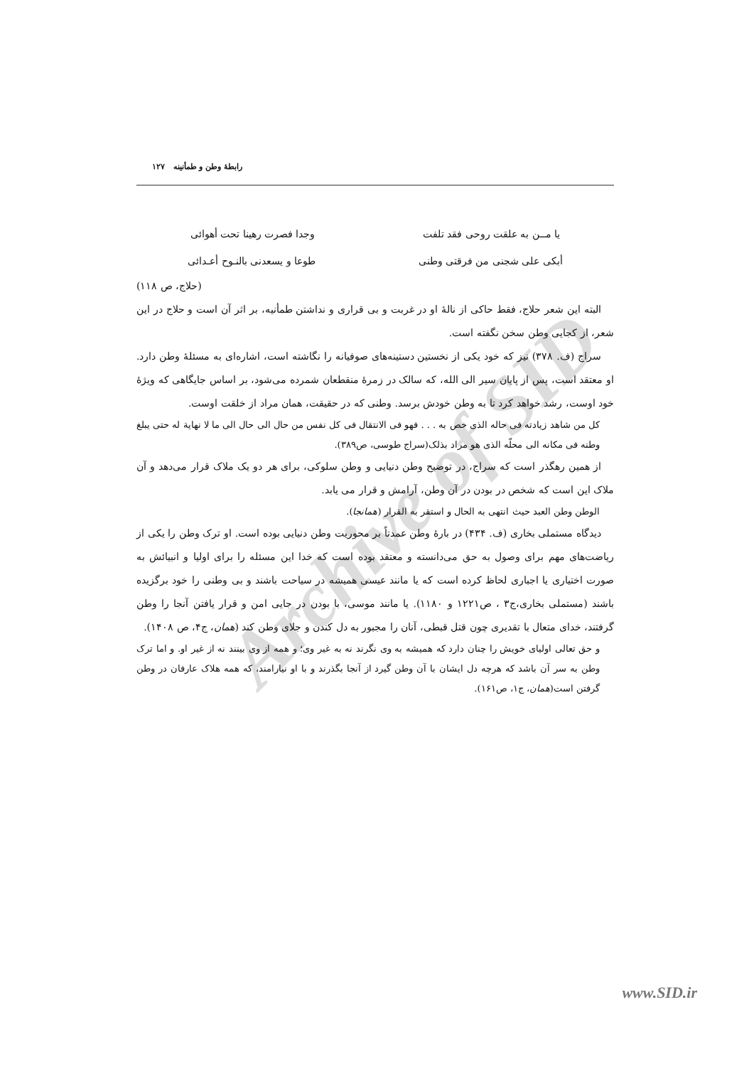Archive of SID
رابطهٔ وطن و طمأنینه ۱۲۷
یا مــن به علقت روحی فقد تلفت وجدا فصرت رهینا تحت أهوائی
أبکی علی شجنی من فرقتی وطنی طوعا و یسعدنی بالنـوح أعـدائی
(حلاج، ص ۱۱۸)
البته این شعر حلاج، فقط حاکی از نالهٔ او در غربت و بی قراری و نداشتن طمأنیه، بر اثر آن است و حلاج در این شعر، از کجایی وطن سخن نگفته است.
سراج (ف. ۳۷۸) نیز که خود یکی از نخستین دستینه‌های صوفیانه را نگاشته است، اشاره‌ای به مسئلهٔ وطن دارد. او معتقد است، پس از پایان سیر الی الله، که سالک در زمرهٔ منقطعان شمرده می‌شود، بر اساس جایگاهی که ویژهٔ خود اوست، رشد خواهد کرد تا به وطن خودش برسد. وطنی که در حقیقت، همان مراد از خلقت اوست.
کل من شاهد زیادته فی حاله الذی خص به . . . فهو فی الانتقال فی کل نفس من حال الی حال الی ما لا نهایة له حتی یبلغ وطنه فی مکانه الی محلّه الذی هو مراد بذلک(سراج طوسی، ص۳۸۹).
از همین رهگذر است که سراج، در توضیح وطن دنیایی و وطن سلوکی، برای هر دو یک ملاک قرار می‌دهد و آن ملاک این است که شخص در بودن در آن وطن، آرامش و قرار می یابد.
الوطن وطن العبد حیث انتهی به الحال و استقر به القرار (همانجا).
دیدگاه مستملی بخاری (ف. ۴۳۴) در بارهٔ وطن عمدتاً بر محوریت وطن دنیایی بوده است. او ترک وطن را یکی از ریاضت‌های مهم برای وصول به حق می‌دانسته و معتقد بوده است که خدا این مسئله را برای اولیا و انبیائش به صورت اختیاری یا اجباری لحاظ کرده است که یا مانند عیسی همیشه در سیاحت باشند و بی وطنی را خود برگزیده باشند (مستملی بخاری،ج۳ ، ص۱۲۲۱ و ۱۱۸۰). یا مانند موسی، با بودن در جایی امن و قرار یافتن آنجا را وطن گرفتند، خدای متعال با تقدیری چون قتل قبطی، آنان را مجبور به دل کندن و جلای وطن کند (همان، ج۴، ص ۱۴۰۸).
و حق تعالی اولیای خویش را چنان دارد که همیشه به وی نگرند نه به غیر وی؛ و همه از وی بینند نه از غیر او. و اما ترک وطن به سر آن باشد که هرچه دل ایشان با آن وطن گیرد از آنجا بگذرند و با او نیارامند، که همه هلاک عارفان در وطن گرفتن است(همان، ج۱، ص۱۶۱).
www.SID.ir